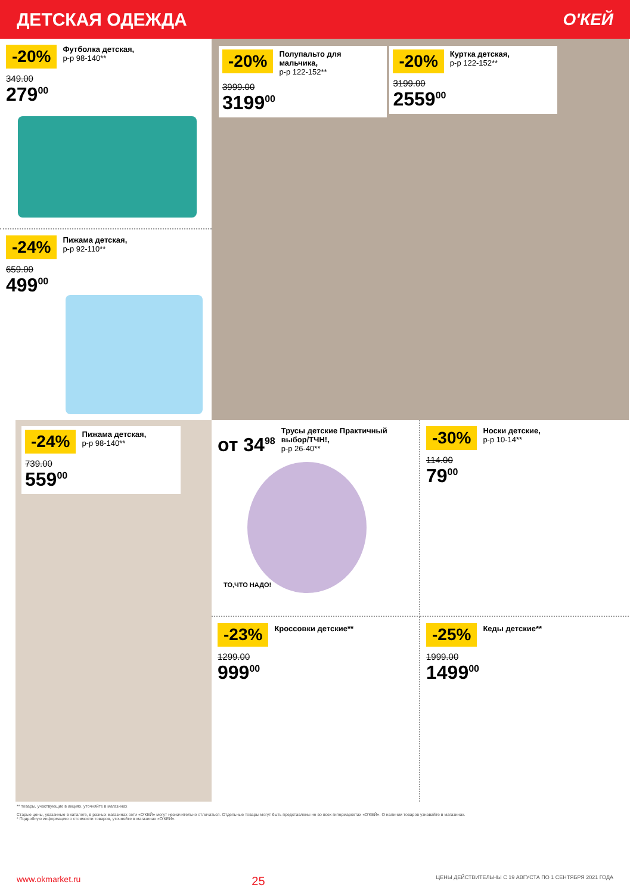ДЕТСКАЯ ОДЕЖДА О'КЕЙ
-20% Футболка детская, р-р 98-140**
349.00
279<sup>00</sup>
-24% Пижама детская, р-р 92-110**
659.00
499<sup>00</sup>
-20% Полупальто для мальчика, р-р 122-152**
3999.00
3199<sup>00</sup>
-20% Куртка детская, р-р 122-152**
3199.00
2559<sup>00</sup>
-24% Пижама детская, р-р 98-140**
739.00
559<sup>00</sup>
от 34<sup>98</sup> Трусы детские Практичный выбор/ТЧН!, р-р 26-40**
ТО,ЧТО НАДО!
-30% Носки детские, р-р 10-14**
114.00
79<sup>00</sup>
-23% Кроссовки детские**
1299.00
999<sup>00</sup>
-25% Кеды детские**
1999.00
1499<sup>00</sup>
** товары, участвующие в акциях, уточняйте в магазинах
Старые цены, указанные в каталоге, в разных магазинах сети «О'КЕЙ» могут незначительно отличаться. Отдельные товары могут быть представлены не во всех гипермаркетах «О'КЕЙ». О наличии товаров узнавайте в магазинах.
* Подробную информацию о стоимости товаров, уточняйте в магазинах «О'КЕЙ».
www.okmarket.ru 25 ЦЕНЫ ДЕЙСТВИТЕЛЬНЫ С 19 АВГУСТА ПО 1 СЕНТЯБРЯ 2021 ГОДА